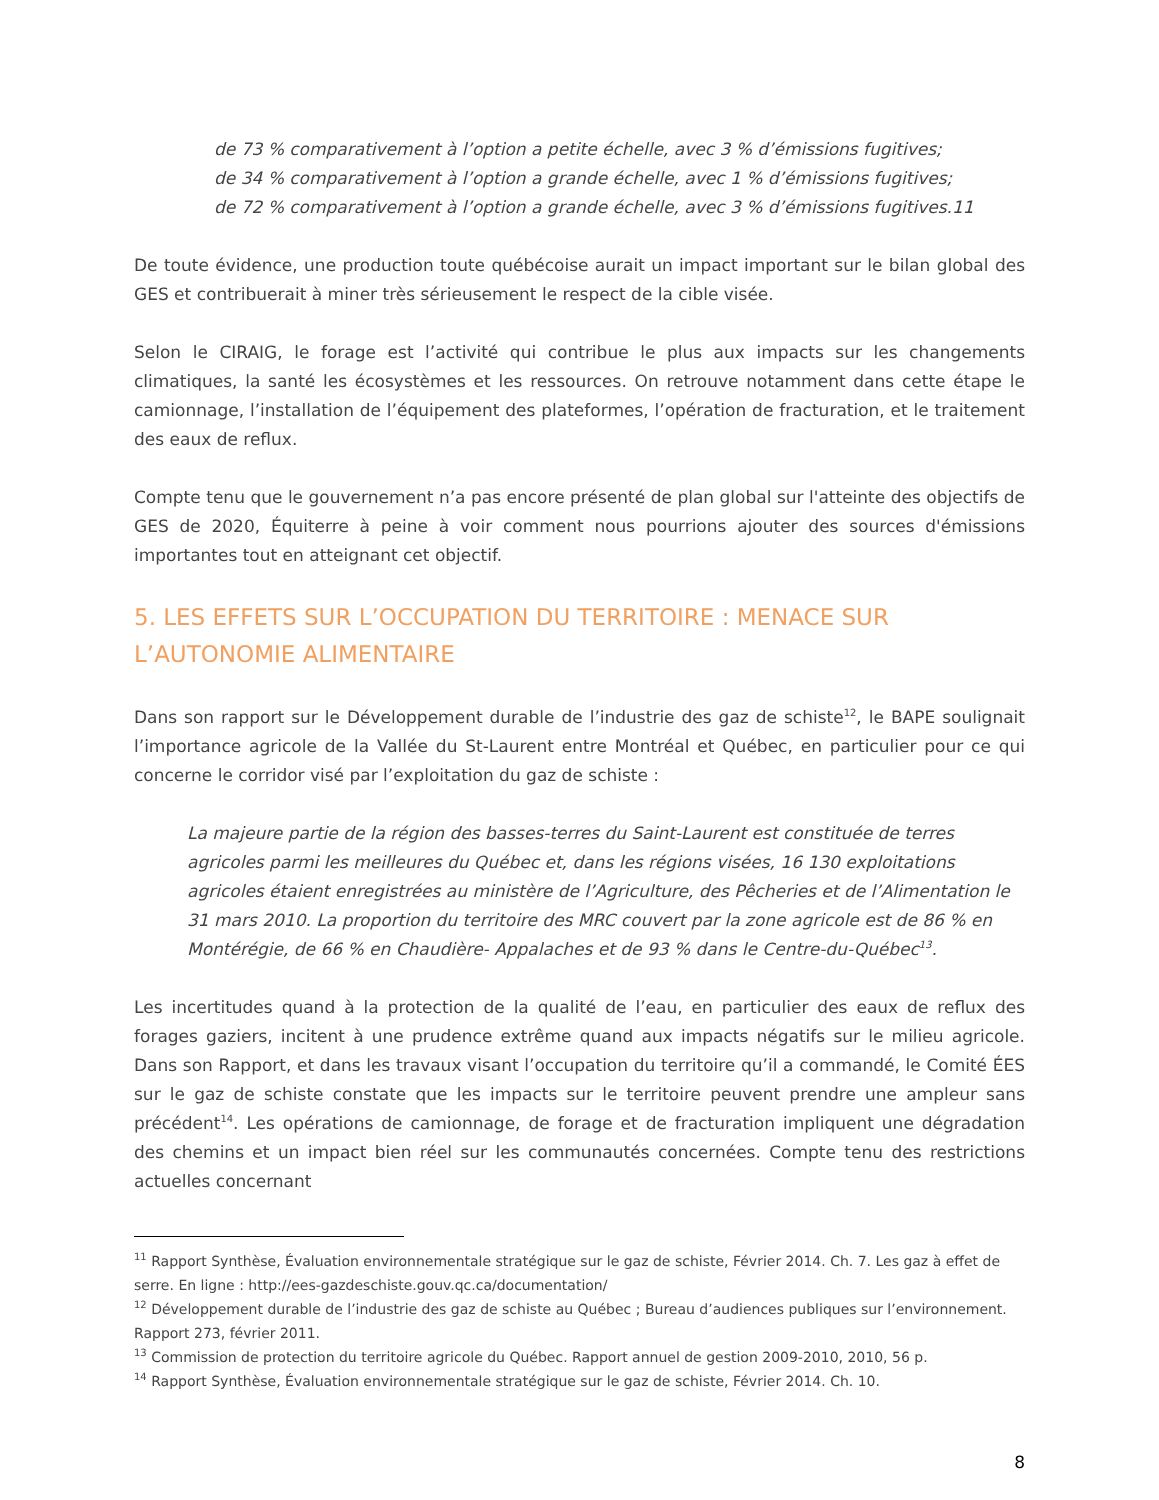de 73 % comparativement à l’option a petite échelle, avec 3 % d’émissions fugitives;
de 34 % comparativement à l’option a grande échelle, avec 1 % d’émissions fugitives;
de 72 % comparativement à l’option a grande échelle, avec 3 % d’émissions fugitives.11
De toute évidence, une production toute québécoise aurait un impact important sur le bilan global des GES et contribuerait à miner très sérieusement le respect de la cible visée.
Selon le CIRAIG, le forage est l’activité qui contribue le plus aux impacts sur les changements climatiques, la santé les écosystèmes et les ressources. On retrouve notamment dans cette étape le camionnage, l’installation de l’équipement des plateformes, l’opération de fracturation, et le traitement des eaux de reflux.
Compte tenu que le gouvernement n’a pas encore présenté de plan global sur l'atteinte des objectifs de GES de 2020, Équiterre à peine à voir comment nous pourrions ajouter des sources d'émissions importantes tout en atteignant cet objectif.
5. LES EFFETS SUR L’OCCUPATION DU TERRITOIRE : MENACE SUR
L’AUTONOMIE ALIMENTAIRE
Dans son rapport sur le Développement durable de l’industrie des gaz de schiste<sup>12</sup>, le BAPE soulignait l’importance agricole de la Vallée du St-Laurent entre Montréal et Québec, en particulier pour ce qui concerne le corridor visé par l’exploitation du gaz de schiste :
La majeure partie de la région des basses-terres du Saint-Laurent est constituée de terres agricoles parmi les meilleures du Québec et, dans les régions visées, 16 130 exploitations agricoles étaient enregistrées au ministère de l’Agriculture, des Pêcheries et de l’Alimentation le 31 mars 2010. La proportion du territoire des MRC couvert par la zone agricole est de 86 % en Montérégie, de 66 % en Chaudière- Appalaches et de 93 % dans le Centre-du-Québec<sup>13</sup>.
Les incertitudes quand à la protection de la qualité de l’eau, en particulier des eaux de reflux des forages gaziers, incitent à une prudence extrême quand aux impacts négatifs sur le milieu agricole. Dans son Rapport, et dans les travaux visant l’occupation du territoire qu’il a commandé, le Comité ÉES sur le gaz de schiste constate que les impacts sur le territoire peuvent prendre une ampleur sans précédent<sup>14</sup>. Les opérations de camionnage, de forage et de fracturation impliquent une dégradation des chemins et un impact bien réel sur les communautés concernées. Compte tenu des restrictions actuelles concernant
<sup>11</sup> Rapport Synthèse, Évaluation environnementale stratégique sur le gaz de schiste, Février 2014. Ch. 7. Les gaz à effet de serre. En ligne : http://ees-gazdeschiste.gouv.qc.ca/documentation/
<sup>12</sup> Développement durable de l’industrie des gaz de schiste au Québec ; Bureau d’audiences publiques sur l’environnement. Rapport 273, février 2011.
<sup>13</sup> Commission de protection du territoire agricole du Québec. Rapport annuel de gestion 2009-2010, 2010, 56 p.
<sup>14</sup> Rapport Synthèse, Évaluation environnementale stratégique sur le gaz de schiste, Février 2014. Ch. 10.
8